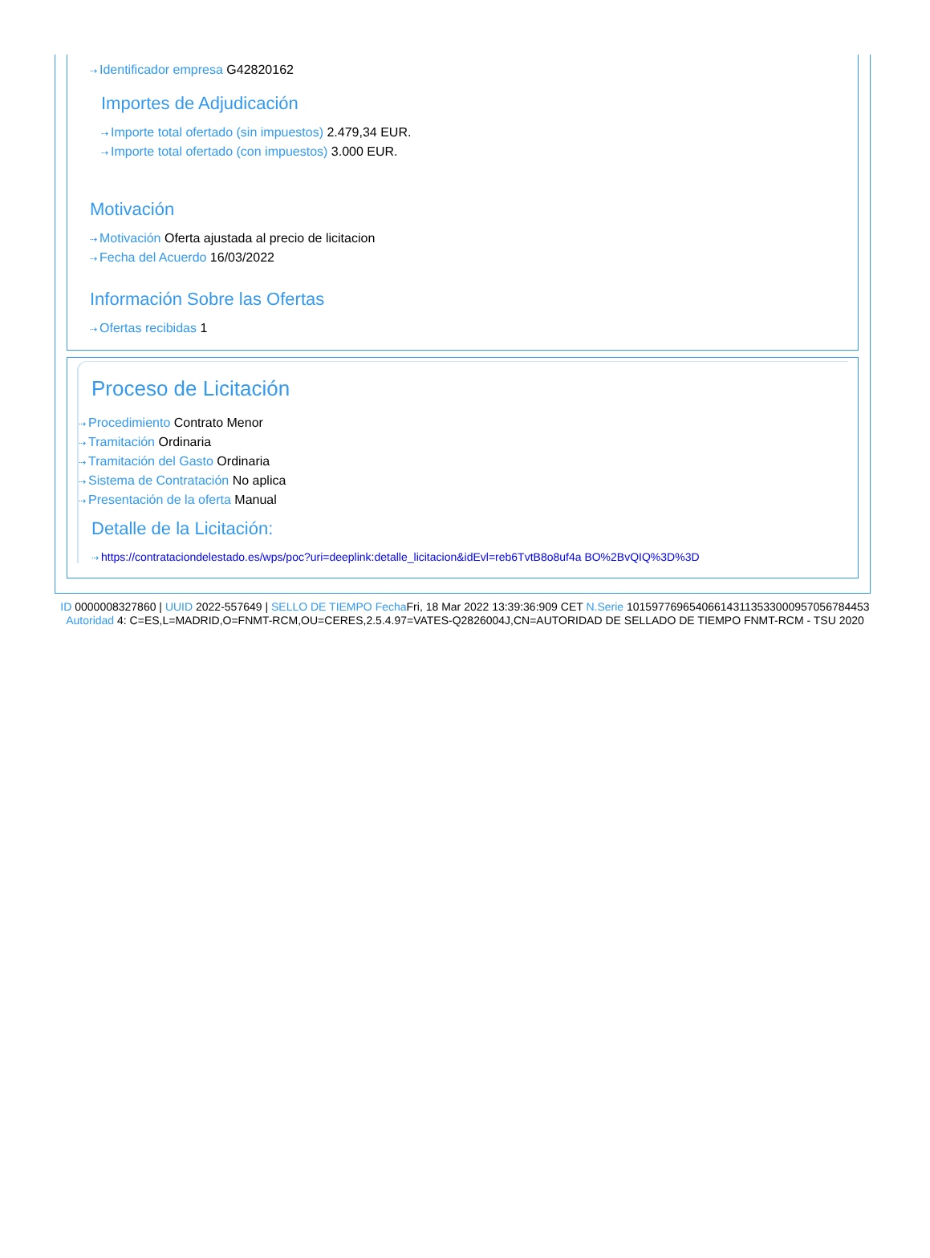⇢ Identificador empresa G42820162
Importes de Adjudicación
⇢ Importe total ofertado (sin impuestos) 2.479,34 EUR.
⇢ Importe total ofertado (con impuestos) 3.000 EUR.
Motivación
⇢ Motivación Oferta ajustada al precio de licitacion
⇢ Fecha del Acuerdo 16/03/2022
Información Sobre las Ofertas
⇢ Ofertas recibidas 1
Proceso de Licitación
⇢ Procedimiento Contrato Menor
⇢ Tramitación Ordinaria
⇢ Tramitación del Gasto Ordinaria
⇢ Sistema de Contratación No aplica
⇢ Presentación de la oferta Manual
Detalle de la Licitación:
⇢ https://contrataciondelestado.es/wps/poc?uri=deeplink:detalle_licitacion&idEvl=reb6TvtB8o8uf4a BO%2BvQIQ%3D%3D
ID 0000008327860 | UUID 2022-557649 | SELLO DE TIEMPO Fecha Fri, 18 Mar 2022 13:39:36:909 CET N.Serie 101597769654066143113533000957056784453 Autoridad 4: C=ES,L=MADRID,O=FNMT-RCM,OU=CERES,2.5.4.97=VATES-Q2826004J,CN=AUTORIDAD DE SELLADO DE TIEMPO FNMT-RCM - TSU 2020